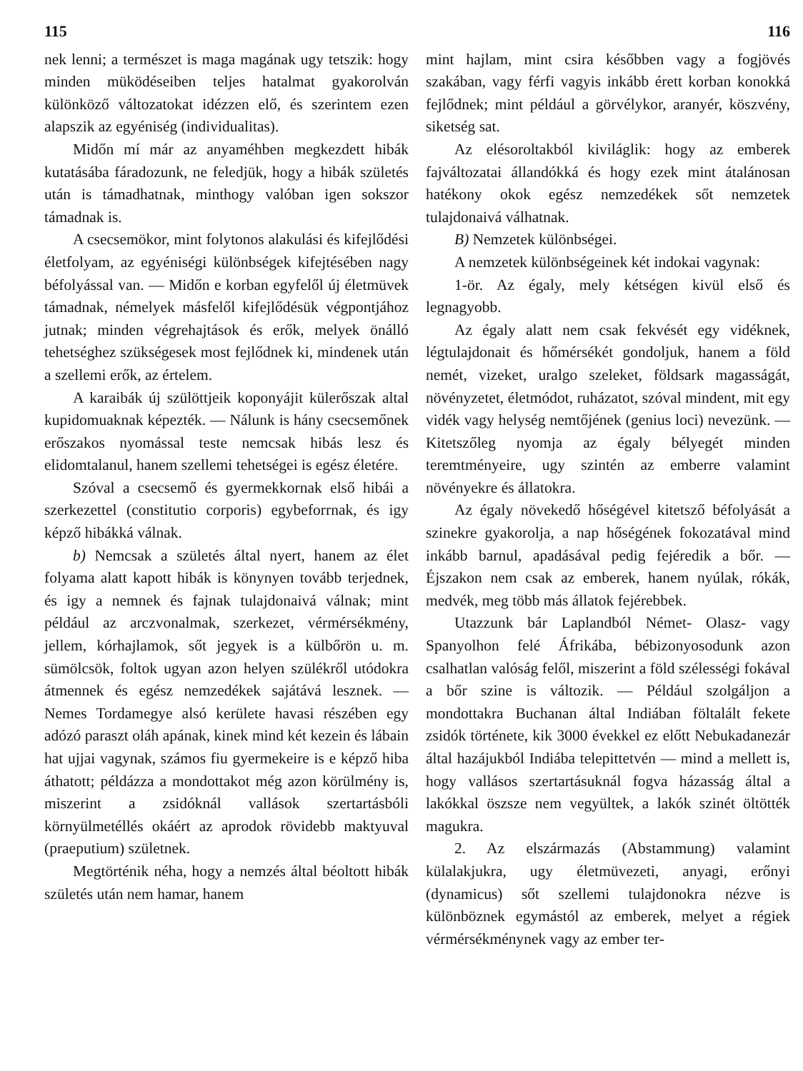115
nek lenni; a természet is maga magának ugy tetszik: hogy minden müködéseiben teljes hatalmat gyakorolván különköző változatokat idézzen elő, és szerintem ezen alapszik az egyéniség (individualitas).
Midőn mí már az anyaméhben megkezdett hibák kutatásába fáradozunk, ne feledjük, hogy a hibák születés után is támadhatnak, minthogy valóban igen sokszor támadnak is.
A csecsemökor, mint folytonos alakulási és kifejlődési életfolyam, az egyéniségi különbségek kifejtésében nagy béfolyással van. — Midőn e korban egyfelől új életmüvek támadnak, némelyek másfelől kifejlődésük végpontjához jutnak; minden végrehajtások és erők, melyek önálló tehetséghez szükségesek most fejlődnek ki, mindenek után a szellemi erők, az értelem.
A karaibák új szülöttjeik koponyájit külerőszak altal kupidomuaknak képezték. — Nálunk is hány csecsemőnek erőszakos nyomással teste nemcsak hibás lesz és elidomtalanul, hanem szellemi tehetségei is egész életére.
Szóval a csecsemő és gyermekkornak első hibái a szerkezettel (constitutio corporis) egybeforrnak, és igy képző hibákká válnak.
b) Nemcsak a születés által nyert, hanem az élet folyama alatt kapott hibák is könynyen tovább terjednek, és igy a nemnek és fajnak tulajdonaivá válnak; mint például az arczvonalmak, szerkezet, vérmérsékmény, jellem, kórhajlamok, sőt jegyek is a külbőrön u. m. sümölcsök, foltok ugyan azon helyen szülékről utódokra átmennek és egész nemzedékek sajátává lesznek. — Nemes Tordamegye alsó kerülete havasi részében egy adózó paraszt oláh apának, kinek mind két kezein és lábain hat ujjai vagynak, számos fiu gyermekeire is e képző hiba áthatott; példázza a mondottakot még azon körülmény is, miszerint a zsidóknál vallások szertartásbóli környülmetéllés okáért az aprodok rövidebb maktyuval (praeputium) születnek.
Megtörténik néha, hogy a nemzés által béoltott hibák születés után nem hamar, hanem
116
mint hajlam, mint csira későbben vagy a fogjövés szakában, vagy férfi vagyis inkább érett korban konokká fejlődnek; mint például a görvélykor, aranyér, köszvény, siketség sat.
Az elésoroltakból kiviláglik: hogy az emberek fajváltozatai állandókká és hogy ezek mint átalánosan hatékony okok egész nemzedékek sőt nemzetek tulajdonaivá válhatnak.
B) Nemzetek különbségei.
A nemzetek különbségeinek két indokai vagynak:
1-ör. Az égaly, mely kétségen kivül első és legnagyobb.
Az égaly alatt nem csak fekvését egy vidéknek, légtulajdonait és hőmérsékét gondoljuk, hanem a föld nemét, vizeket, uralgo szeleket, földsark magasságát, növényzetet, életmódot, ruházatot, szóval mindent, mit egy vidék vagy helység nemtőjének (genius loci) nevezünk. — Kitetszőleg nyomja az égaly bélyegét minden teremtményeire, ugy szintén az emberre valamint növényekre és állatokra.
Az égaly növekedő hőségével kitetsző béfolyását a szinekre gyakorolja, a nap hőségének fokozatával mind inkább barnul, apadásával pedig fejéredik a bőr. — Éjszakon nem csak az emberek, hanem nyúlak, rókák, medvék, meg több más állatok fejérebbek.
Utazzunk bár Laplandból Német- Olasz- vagy Spanyolhon felé Áfrikába, bébizonyosodunk azon csalhatlan valóság felől, miszerint a föld szélességi fokával a bőr szine is változik. — Például szolgáljon a mondottakra Buchanan által Indiában föltalált fekete zsidók története, kik 3000 évekkel ez előtt Nebukadanezár által hazájukból Indiába telepittetvén — mind a mellett is, hogy vallásos szertartásuknál fogva házasság által a lakókkal öszsze nem vegyültek, a lakók szinét öltötték magukra.
2. Az elszármazás (Abstammung) valamint külalakjukra, ugy életmüvezeti, anyagi, erőnyi (dynamicus) sőt szellemi tulajdonokra nézve is különböznek egymástól az emberek, melyet a régiek vérmérsékménynek vagy az ember ter-